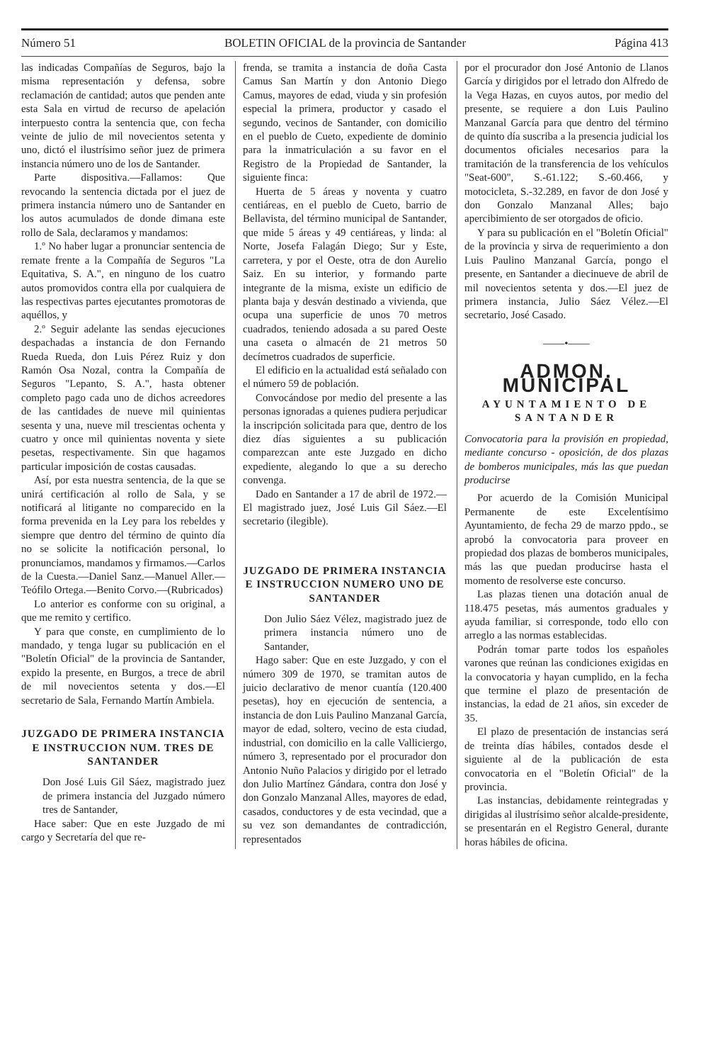Número 51 BOLETIN OFICIAL de la provincia de Santander Página 413
las indicadas Compañías de Seguros, bajo la misma representación y defensa, sobre reclamación de cantidad; autos que penden ante esta Sala en virtud de recurso de apelación interpuesto contra la sentencia que, con fecha veinte de julio de mil novecientos setenta y uno, dictó el ilustrísimo señor juez de primera instancia número uno de los de Santander.
Parte dispositiva.—Fallamos: Que revocando la sentencia dictada por el juez de primera instancia número uno de Santander en los autos acumulados de donde dimana este rollo de Sala, declaramos y mandamos:
1.º No haber lugar a pronunciar sentencia de remate frente a la Compañía de Seguros "La Equitativa, S. A.", en ninguno de los cuatro autos promovidos contra ella por cualquiera de las respectivas partes ejecutantes promotoras de aquéllos, y
2.º Seguir adelante las sendas ejecuciones despachadas a instancia de don Fernando Rueda Rueda, don Luis Pérez Ruiz y don Ramón Osa Nozal, contra la Compañía de Seguros "Lepanto, S. A.", hasta obtener completo pago cada uno de dichos acreedores de las cantidades de nueve mil quinientas sesenta y una, nueve mil trescientas ochenta y cuatro y once mil quinientas noventa y siete pesetas, respectivamente. Sin que hagamos particular imposición de costas causadas.
Así, por esta nuestra sentencia, de la que se unirá certificación al rollo de Sala, y se notificará al litigante no comparecido en la forma prevenida en la Ley para los rebeldes y siempre que dentro del término de quinto día no se solicite la notificación personal, lo pronunciamos, mandamos y firmamos.—Carlos de la Cuesta.—Daniel Sanz.—Manuel Aller.—Teófilo Ortega.—Benito Corvo.—(Rubricados)
Lo anterior es conforme con su original, a que me remito y certifico.
Y para que conste, en cumplimiento de lo mandado, y tenga lugar su publicación en el "Boletín Oficial" de la provincia de Santander, expido la presente, en Burgos, a trece de abril de mil novecientos setenta y dos.—El secretario de Sala, Fernando Martín Ambiela.
JUZGADO DE PRIMERA INSTANCIA E INSTRUCCION NUM. TRES DE SANTANDER
Don José Luis Gil Sáez, magistrado juez de primera instancia del Juzgado número tres de Santander,
Hace saber: Que en este Juzgado de mi cargo y Secretaría del que re-
frenda, se tramita a instancia de doña Casta Camus San Martín y don Antonio Diego Camus, mayores de edad, viuda y sin profesión especial la primera, productor y casado el segundo, vecinos de Santander, con domicilio en el pueblo de Cueto, expediente de dominio para la inmatriculación a su favor en el Registro de la Propiedad de Santander, la siguiente finca:
Huerta de 5 áreas y noventa y cuatro centiáreas, en el pueblo de Cueto, barrio de Bellavista, del término municipal de Santander, que mide 5 áreas y 49 centiáreas, y linda: al Norte, Josefa Falagán Diego; Sur y Este, carretera, y por el Oeste, otra de don Aurelio Saiz. En su interior, y formando parte integrante de la misma, existe un edificio de planta baja y desván destinado a vivienda, que ocupa una superficie de unos 70 metros cuadrados, teniendo adosada a su pared Oeste una caseta o almacén de 21 metros 50 decímetros cuadrados de superficie.
El edificio en la actualidad está señalado con el número 59 de población.
Convocándose por medio del presente a las personas ignoradas a quienes pudiera perjudicar la inscripción solicitada para que, dentro de los diez días siguientes a su publicación comparezcan ante este Juzgado en dicho expediente, alegando lo que a su derecho convenga.
Dado en Santander a 17 de abril de 1972.—El magistrado juez, José Luis Gil Sáez.—El secretario (ilegible).
JUZGADO DE PRIMERA INSTANCIA E INSTRUCCION NUMERO UNO DE SANTANDER
Don Julio Sáez Vélez, magistrado juez de primera instancia número uno de Santander,
Hago saber: Que en este Juzgado, y con el número 309 de 1970, se tramitan autos de juicio declarativo de menor cuantía (120.400 pesetas), hoy en ejecución de sentencia, a instancia de don Luis Paulino Manzanal García, mayor de edad, soltero, vecino de esta ciudad, industrial, con domicilio en la calle Valliciergo, número 3, representado por el procurador don Antonio Nuño Palacios y dirigido por el letrado don Julio Martínez Gándara, contra don José y don Gonzalo Manzanal Alles, mayores de edad, casados, conductores y de esta vecindad, que a su vez son demandantes de contradicción, representados
por el procurador don José Antonio de Llanos García y dirigidos por el letrado don Alfredo de la Vega Hazas, en cuyos autos, por medio del presente, se requiere a don Luis Paulino Manzanal García para que dentro del término de quinto día suscriba a la presencia judicial los documentos oficiales necesarios para la tramitación de la transferencia de los vehículos "Seat-600", S.-61.122; S.-60.466, y motocicleta, S.-32.289, en favor de don José y don Gonzalo Manzanal Alles; bajo apercibimiento de ser otorgados de oficio.
Y para su publicación en el "Boletín Oficial" de la provincia y sirva de requerimiento a don Luis Paulino Manzanal García, pongo el presente, en Santander a diecinueve de abril de mil novecientos setenta y dos.—El juez de primera instancia, Julio Sáez Vélez.—El secretario, José Casado.
——•——
ADMON. MUNICIPAL
AYUNTAMIENTO DE SANTANDER
Convocatoria para la provisión en propiedad, mediante concurso - oposición, de dos plazas de bomberos municipales, más las que puedan producirse
Por acuerdo de la Comisión Municipal Permanente de este Excelentísimo Ayuntamiento, de fecha 29 de marzo ppdo., se aprobó la convocatoria para proveer en propiedad dos plazas de bomberos municipales, más las que puedan producirse hasta el momento de resolverse este concurso.
Las plazas tienen una dotación anual de 118.475 pesetas, más aumentos graduales y ayuda familiar, si corresponde, todo ello con arreglo a las normas establecidas.
Podrán tomar parte todos los españoles varones que reúnan las condiciones exigidas en la convocatoria y hayan cumplido, en la fecha que termine el plazo de presentación de instancias, la edad de 21 años, sin exceder de 35.
El plazo de presentación de instancias será de treinta días hábiles, contados desde el siguiente al de la publicación de esta convocatoria en el "Boletín Oficial" de la provincia.
Las instancias, debidamente reintegradas y dirigidas al ilustrísimo señor alcalde-presidente, se presentarán en el Registro General, durante horas hábiles de oficina.